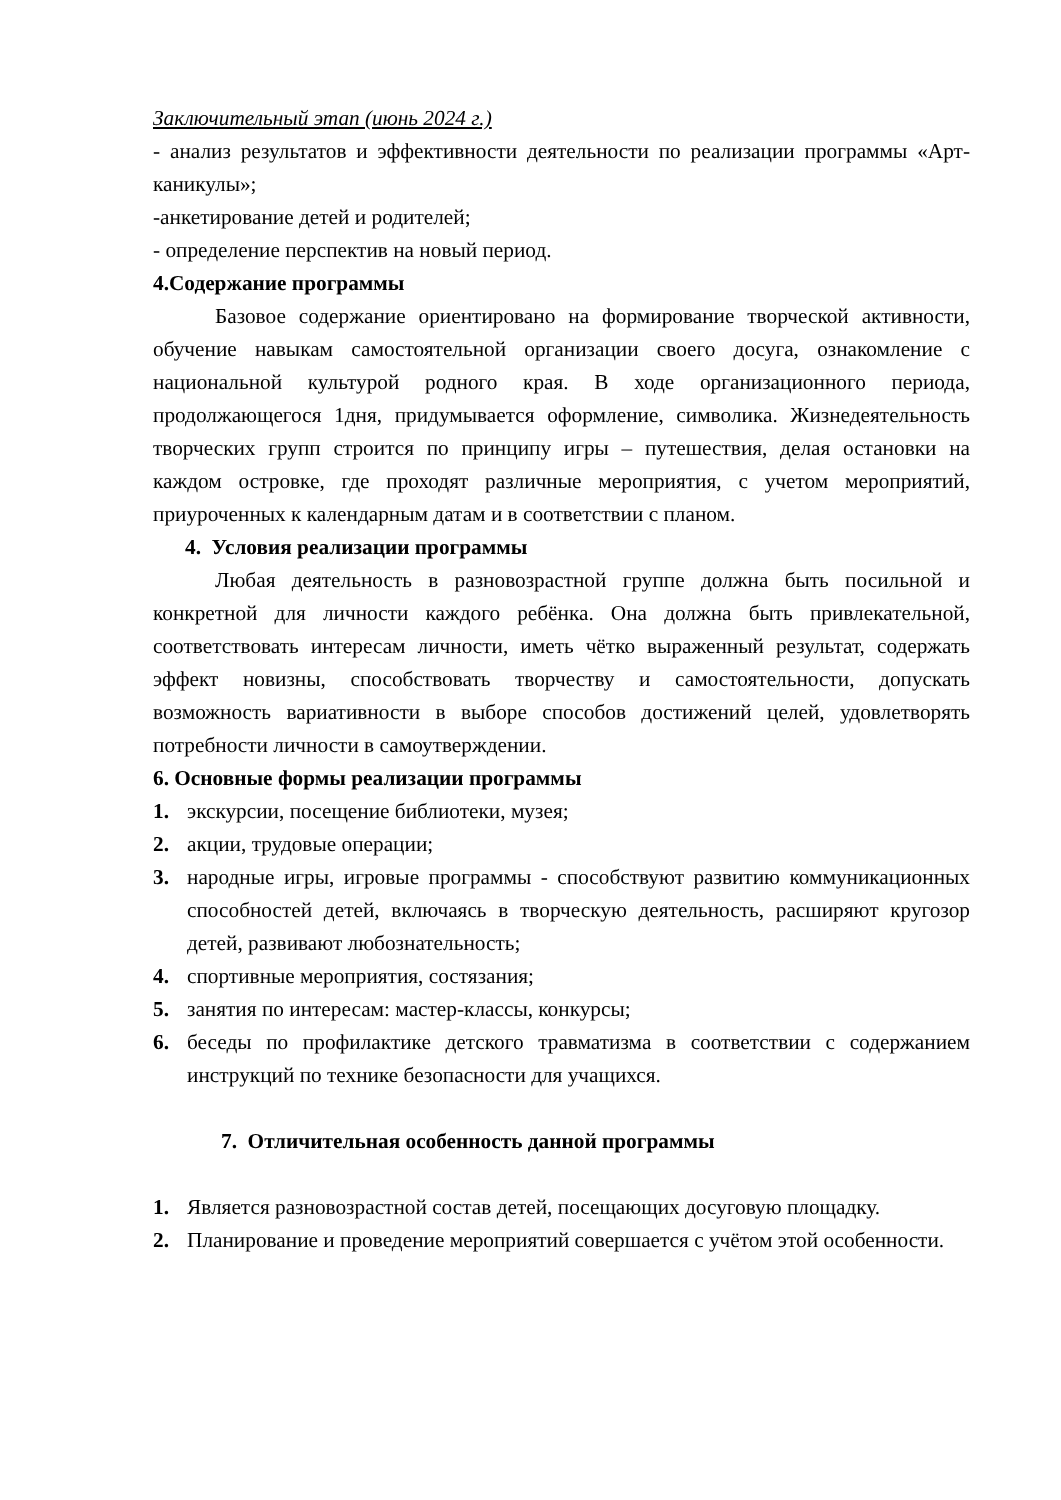Заключительный этап (июнь 2024 г.)
- анализ результатов и эффективности деятельности по реализации программы «Арт-каникулы»;
-анкетирование детей и родителей;
- определение перспектив на новый период.
4.Содержание программы
Базовое содержание ориентировано на формирование творческой активности, обучение навыкам самостоятельной организации своего досуга, ознакомление с национальной культурой родного края. В ходе организационного периода, продолжающегося 1дня, придумывается оформление, символика. Жизнедеятельность творческих групп строится по принципу игры – путешествия, делая остановки на каждом островке, где проходят различные мероприятия, с учетом мероприятий, приуроченных к календарным датам и в соответствии с планом.
4. Условия реализации программы
Любая деятельность в разновозрастной группе должна быть посильной и конкретной для личности каждого ребёнка. Она должна быть привлекательной, соответствовать интересам личности, иметь чётко выраженный результат, содержать эффект новизны, способствовать творчеству и самостоятельности, допускать возможность вариативности в выборе способов достижений целей, удовлетворять потребности личности в самоутверждении.
6. Основные формы реализации программы
1. экскурсии, посещение библиотеки, музея;
2. акции, трудовые операции;
3. народные игры, игровые программы - способствуют развитию коммуникационных способностей детей, включаясь в творческую деятельность, расширяют кругозор детей, развивают любознательность;
4. спортивные мероприятия, состязания;
5. занятия по интересам: мастер-классы, конкурсы;
6. беседы по профилактике детского травматизма в соответствии с содержанием инструкций по технике безопасности для учащихся.
7. Отличительная особенность данной программы
1. Является разновозрастной состав детей, посещающих досуговую площадку.
2. Планирование и проведение мероприятий совершается с учётом этой особенности.